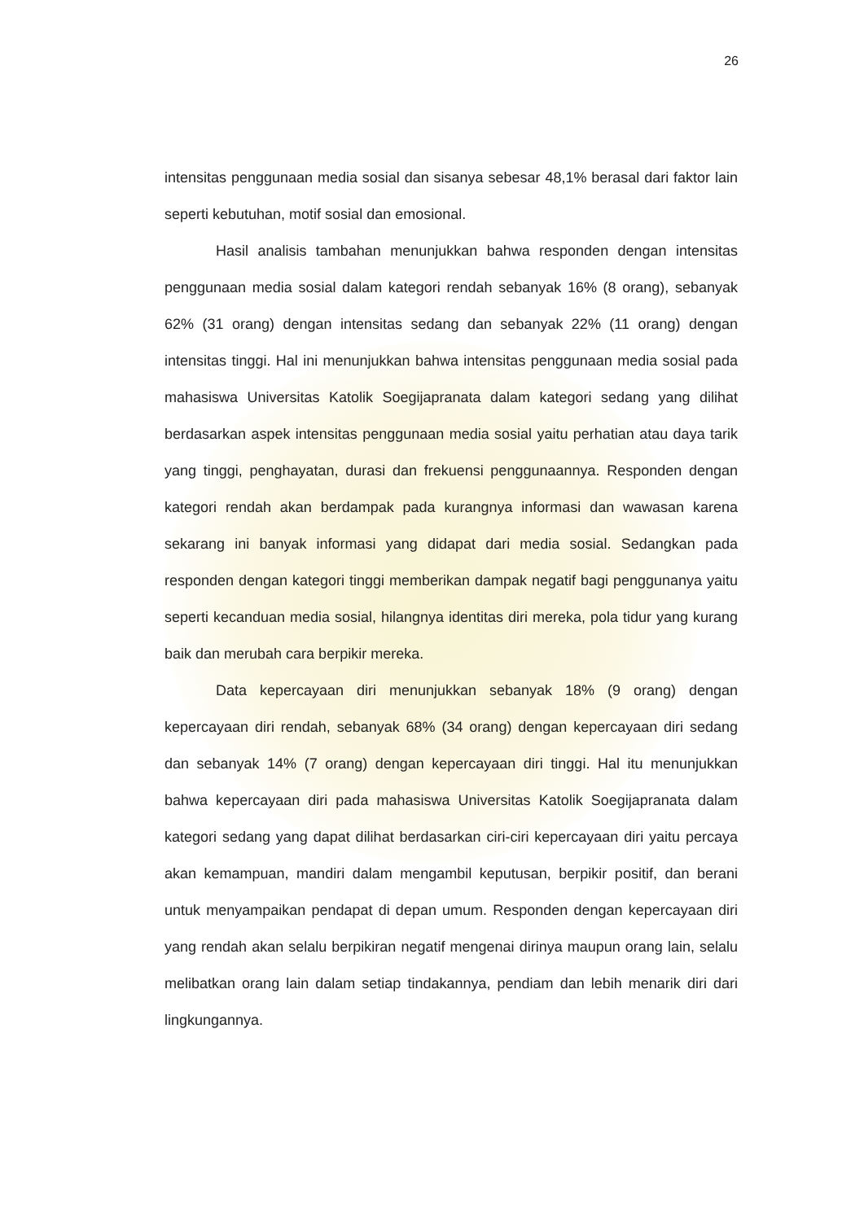26
intensitas penggunaan media sosial dan sisanya sebesar 48,1% berasal dari faktor lain seperti kebutuhan, motif sosial dan emosional.
Hasil analisis tambahan menunjukkan bahwa responden dengan intensitas penggunaan media sosial dalam kategori rendah sebanyak 16% (8 orang), sebanyak 62% (31 orang) dengan intensitas sedang dan sebanyak 22% (11 orang) dengan intensitas tinggi. Hal ini menunjukkan bahwa intensitas penggunaan media sosial pada mahasiswa Universitas Katolik Soegijapranata dalam kategori sedang yang dilihat berdasarkan aspek intensitas penggunaan media sosial yaitu perhatian atau daya tarik yang tinggi, penghayatan, durasi dan frekuensi penggunaannya. Responden dengan kategori rendah akan berdampak pada kurangnya informasi dan wawasan karena sekarang ini banyak informasi yang didapat dari media sosial. Sedangkan pada responden dengan kategori tinggi memberikan dampak negatif bagi penggunanya yaitu seperti kecanduan media sosial, hilangnya identitas diri mereka, pola tidur yang kurang baik dan merubah cara berpikir mereka.
Data kepercayaan diri menunjukkan sebanyak 18% (9 orang) dengan kepercayaan diri rendah, sebanyak 68% (34 orang) dengan kepercayaan diri sedang dan sebanyak 14% (7 orang) dengan kepercayaan diri tinggi. Hal itu menunjukkan bahwa kepercayaan diri pada mahasiswa Universitas Katolik Soegijapranata dalam kategori sedang yang dapat dilihat berdasarkan ciri-ciri kepercayaan diri yaitu percaya akan kemampuan, mandiri dalam mengambil keputusan, berpikir positif, dan berani untuk menyampaikan pendapat di depan umum. Responden dengan kepercayaan diri yang rendah akan selalu berpikiran negatif mengenai dirinya maupun orang lain, selalu melibatkan orang lain dalam setiap tindakannya, pendiam dan lebih menarik diri dari lingkungannya.